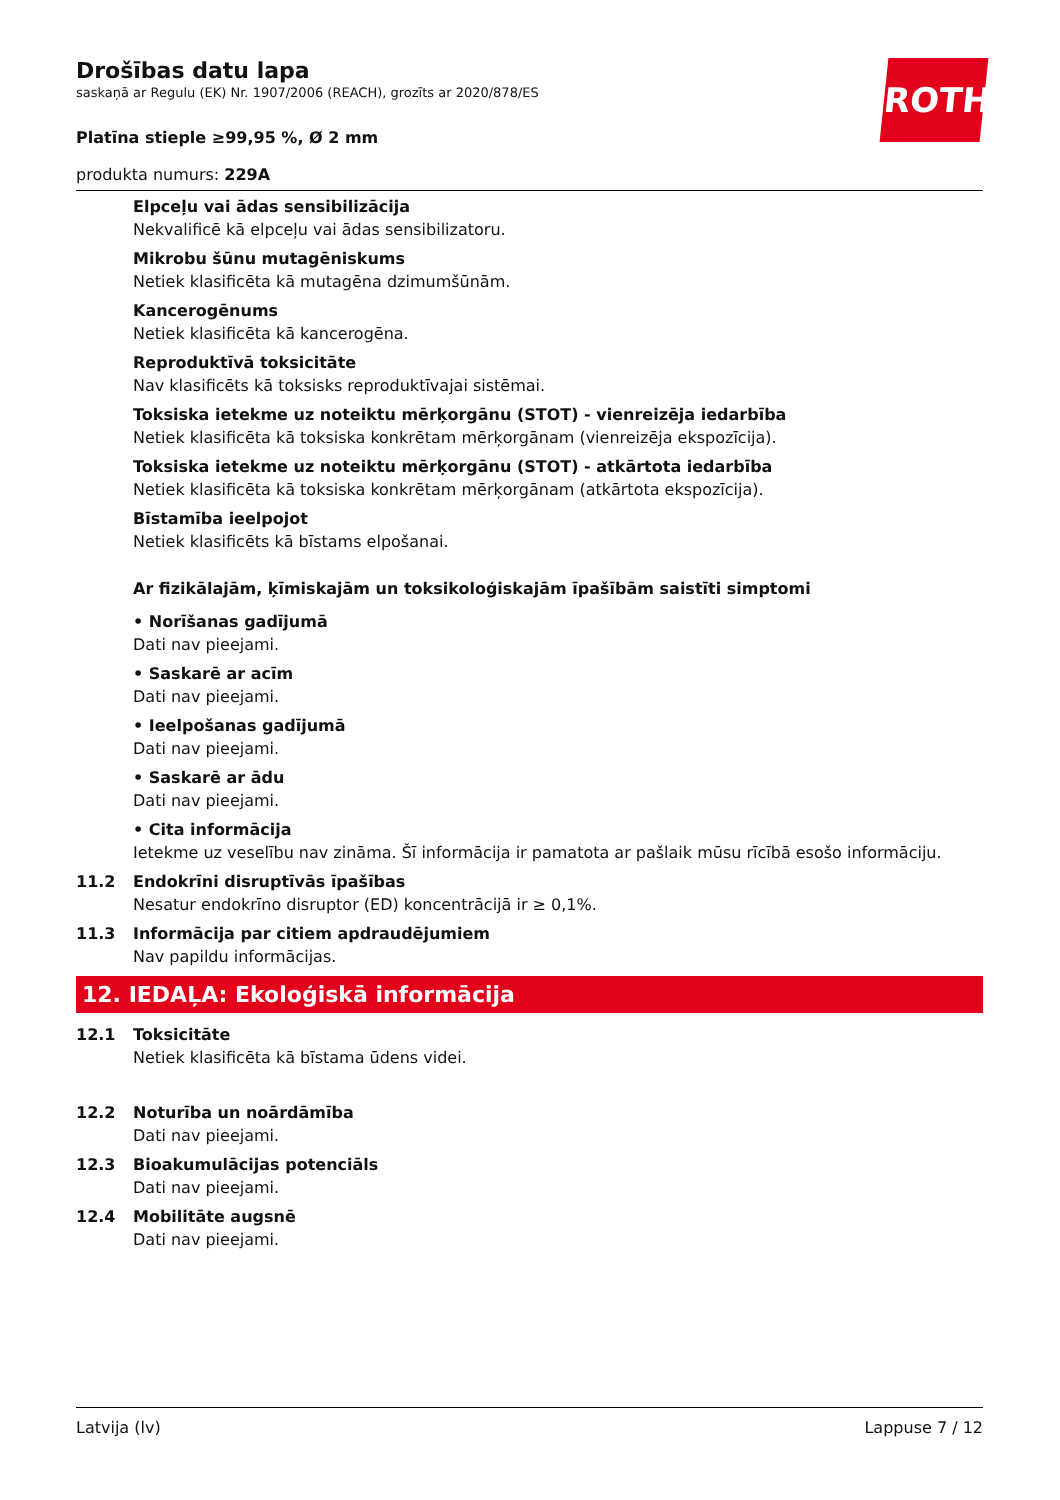ROTH
Drošības datu lapa
saskaņā ar Regulu (EK) Nr. 1907/2006 (REACH), grozīts ar 2020/878/ES
Platīna stieple ≥99,95 %, Ø 2 mm
produkta numurs: 229A
Elpceļu vai ādas sensibilizācija
Nekvalificē kā elpceļu vai ādas sensibilizatoru.
Mikrobu šūnu mutagēniskums
Netiek klasificēta kā mutagēna dzimumšūnām.
Kancerogēnums
Netiek klasificēta kā kancerogēna.
Reproduktīvā toksicitāte
Nav klasificēts kā toksisks reproduktīvajai sistēmai.
Toksiska ietekme uz noteiktu mērķorgānu (STOT) - vienreizēja iedarbība
Netiek klasificēta kā toksiska konkrētam mērķorgānam (vienreizēja ekspozīcija).
Toksiska ietekme uz noteiktu mērķorgānu (STOT) - atkārtota iedarbība
Netiek klasificēta kā toksiska konkrētam mērķorgānam (atkārtota ekspozīcija).
Bīstamība ieelpojot
Netiek klasificēts kā bīstams elpošanai.
Ar fizikālajām, ķīmiskajām un toksikoloģiskajām īpašībām saistīti simptomi
• Norīšanas gadījumā
Dati nav pieejami.
• Saskarē ar acīm
Dati nav pieejami.
• Ieelpošanas gadījumā
Dati nav pieejami.
• Saskarē ar ādu
Dati nav pieejami.
• Cita informācija
Ietekme uz veselību nav zināma. Šī informācija ir pamatota ar pašlaik mūsu rīcībā esošo informāciju.
11.2 Endokrīni disruptīvās īpašības
Nesatur endokrīno disruptor (ED) koncentrācijā ir ≥ 0,1%.
11.3 Informācija par citiem apdraudējumiem
Nav papildu informācijas.
12. IEDAĻA: Ekoloģiskā informācija
12.1 Toksicitāte
Netiek klasificēta kā bīstama ūdens videi.
12.2 Noturība un noārdāmība
Dati nav pieejami.
12.3 Bioakumulācijas potenciāls
Dati nav pieejami.
12.4 Mobilitāte augsnē
Dati nav pieejami.
Latvija (lv) Lappuse 7 / 12